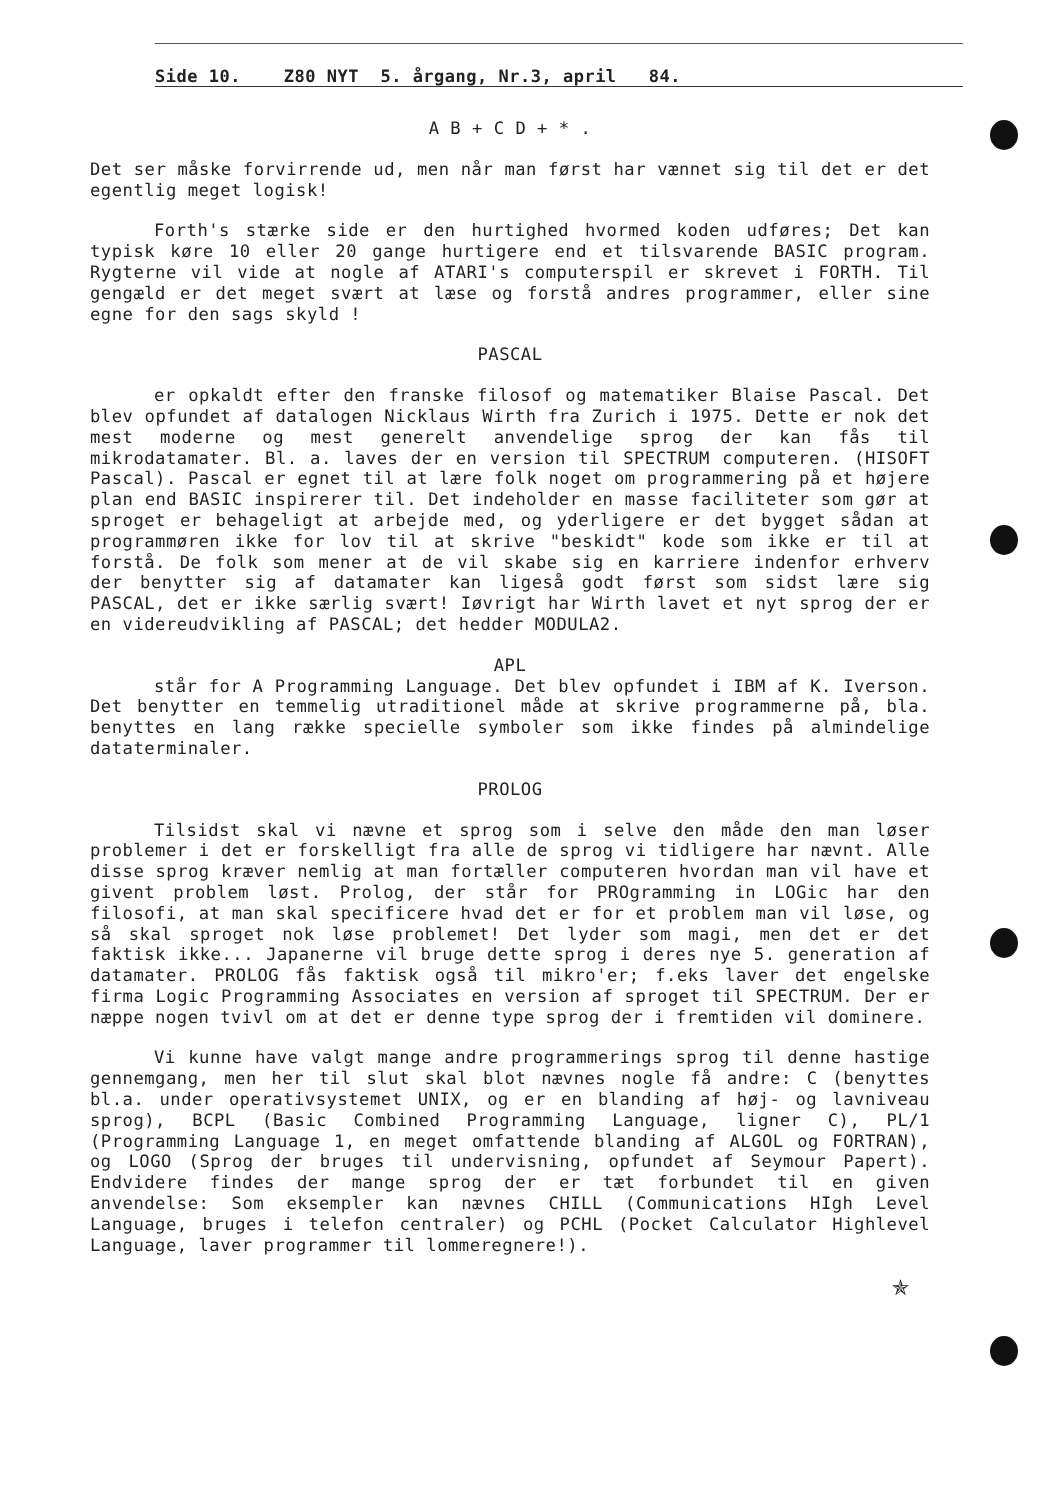Side 10. Z80 NYT 5. årgang, Nr.3, april 84.
A B + C D + * .
Det ser måske forvirrende ud, men når man først har vænnet sig til det er det egentlig meget logisk!
Forth's stærke side er den hurtighed hvormed koden udføres; Det kan typisk køre 10 eller 20 gange hurtigere end et tilsvarende BASIC program. Rygterne vil vide at nogle af ATARI's computerspil er skrevet i FORTH. Til gengæld er det meget svært at læse og forstå andres programmer, eller sine egne for den sags skyld !
PASCAL
er opkaldt efter den franske filosof og matematiker Blaise Pascal. Det blev opfundet af datalogen Nicklaus Wirth fra Zurich i 1975. Dette er nok det mest moderne og mest generelt anvendelige sprog der kan fås til mikrodatamater. Bl. a. laves der en version til SPECTRUM computeren. (HISOFT Pascal). Pascal er egnet til at lære folk noget om programmering på et højere plan end BASIC inspirerer til. Det indeholder en masse faciliteter som gør at sproget er behageligt at arbejde med, og yderligere er det bygget sådan at programmøren ikke for lov til at skrive "beskidt" kode som ikke er til at forstå. De folk som mener at de vil skabe sig en karriere indenfor erhverv der benytter sig af datamater kan ligeså godt først som sidst lære sig PASCAL, det er ikke særlig svært! Iøvrigt har Wirth lavet et nyt sprog der er en videreudvikling af PASCAL; det hedder MODULA2.
APL
står for A Programming Language. Det blev opfundet i IBM af K. Iverson. Det benytter en temmelig utraditionel måde at skrive programmerne på, bla. benyttes en lang række specielle symboler som ikke findes på almindelige dataterminaler.
PROLOG
Tilsidst skal vi nævne et sprog som i selve den måde den man løser problemer i det er forskelligt fra alle de sprog vi tidligere har nævnt. Alle disse sprog kræver nemlig at man fortæller computeren hvordan man vil have et givent problem løst. Prolog, der står for PROgramming in LOGic har den filosofi, at man skal specificere hvad det er for et problem man vil løse, og så skal sproget nok løse problemet! Det lyder som magi, men det er det faktisk ikke... Japanerne vil bruge dette sprog i deres nye 5. generation af datamater. PROLOG fås faktisk også til mikro'er; f.eks laver det engelske firma Logic Programming Associates en version af sproget til SPECTRUM. Der er næppe nogen tvivl om at det er denne type sprog der i fremtiden vil dominere.
Vi kunne have valgt mange andre programmerings sprog til denne hastige gennemgang, men her til slut skal blot nævnes nogle få andre: C (benyttes bl.a. under operativsystemet UNIX, og er en blanding af høj- og lavniveau sprog), BCPL (Basic Combined Programming Language, ligner C), PL/1 (Programming Language 1, en meget omfattende blanding af ALGOL og FORTRAN), og LOGO (Sprog der bruges til undervisning, opfundet af Seymour Papert). Endvidere findes der mange sprog der er tæt forbundet til en given anvendelse: Som eksempler kan nævnes CHILL (Communications HIgh Level Language, bruges i telefon centraler) og PCHL (Pocket Calculator Highlevel Language, laver programmer til lommeregnere!).
✯